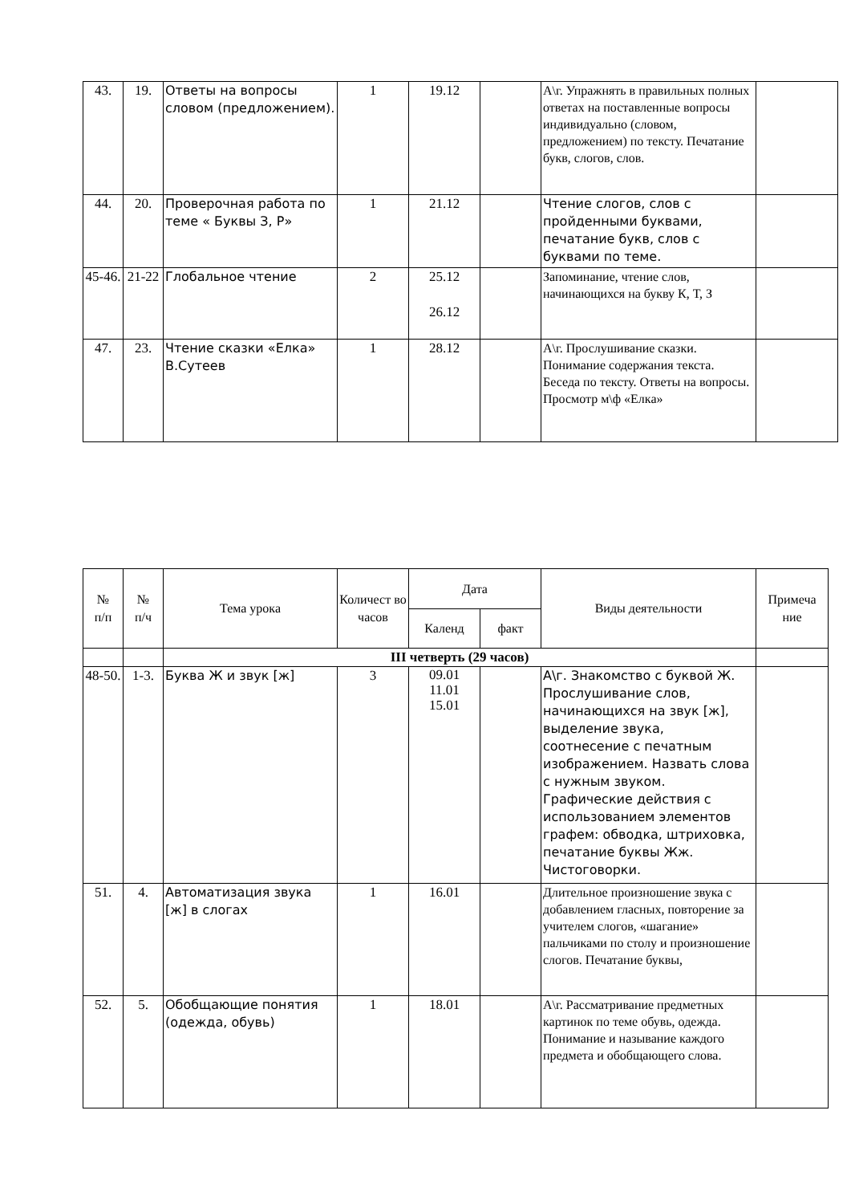| 43. | 19. | Ответы на вопросы словом (предложением). | 1 | 19.12 | | А\г. Упражнять в правильных полных ответах на поставленные вопросы индивидуально (словом, предложением) по тексту. Печатание букв, слогов, слов. | |
| 44. | 20. | Проверочная работа по теме « Буквы З, Р» | 1 | 21.12 | | Чтение слогов, слов с пройденными буквами, печатание букв, слов с буквами по теме. | |
| 45-46. | 21-22 | Глобальное чтение | 2 | 25.12 26.12 | | Запоминание, чтение слов, начинающихся на букву К, Т, З | |
| 47. | 23. | Чтение сказки «Елка» В.Сутеев | 1 | 28.12 | | А\г. Прослушивание сказки. Понимание содержания текста. Беседа по тексту. Ответы на вопросы. Просмотр м\ф «Елка» | |
| № п/п | № п/ч | Тема урока | Количест во часов | Дата | | Виды деятельности | Примеча ние |
| --- | --- | --- | --- | --- | --- | --- | --- |
| | | | | Календ | факт | | |
| | | III четверть (29 часов) | | | | | |
| 48-50. | 1-3. | Буква Ж и звук [ж] | 3 | 09.01 11.01 15.01 | | А\г. Знакомство с буквой Ж. Прослушивание слов, начинающихся на звук [ж], выделение звука, соотнесение с печатным изображением. Назвать слова с нужным звуком. Графические действия с использованием элементов графем: обводка, штриховка, печатание буквы Жж. Чистоговорки. | |
| 51. | 4. | Автоматизация звука [ж] в слогах | 1 | 16.01 | | Длительное произношение звука с добавлением гласных, повторение за учителем слогов, «шагание» пальчиками по столу и произношение слогов. Печатание буквы, | |
| 52. | 5. | Обобщающие понятия (одежда, обувь) | 1 | 18.01 | | А\г. Рассматривание предметных картинок по теме обувь, одежда. Понимание и называние каждого предмета и обобщающего слова. | |